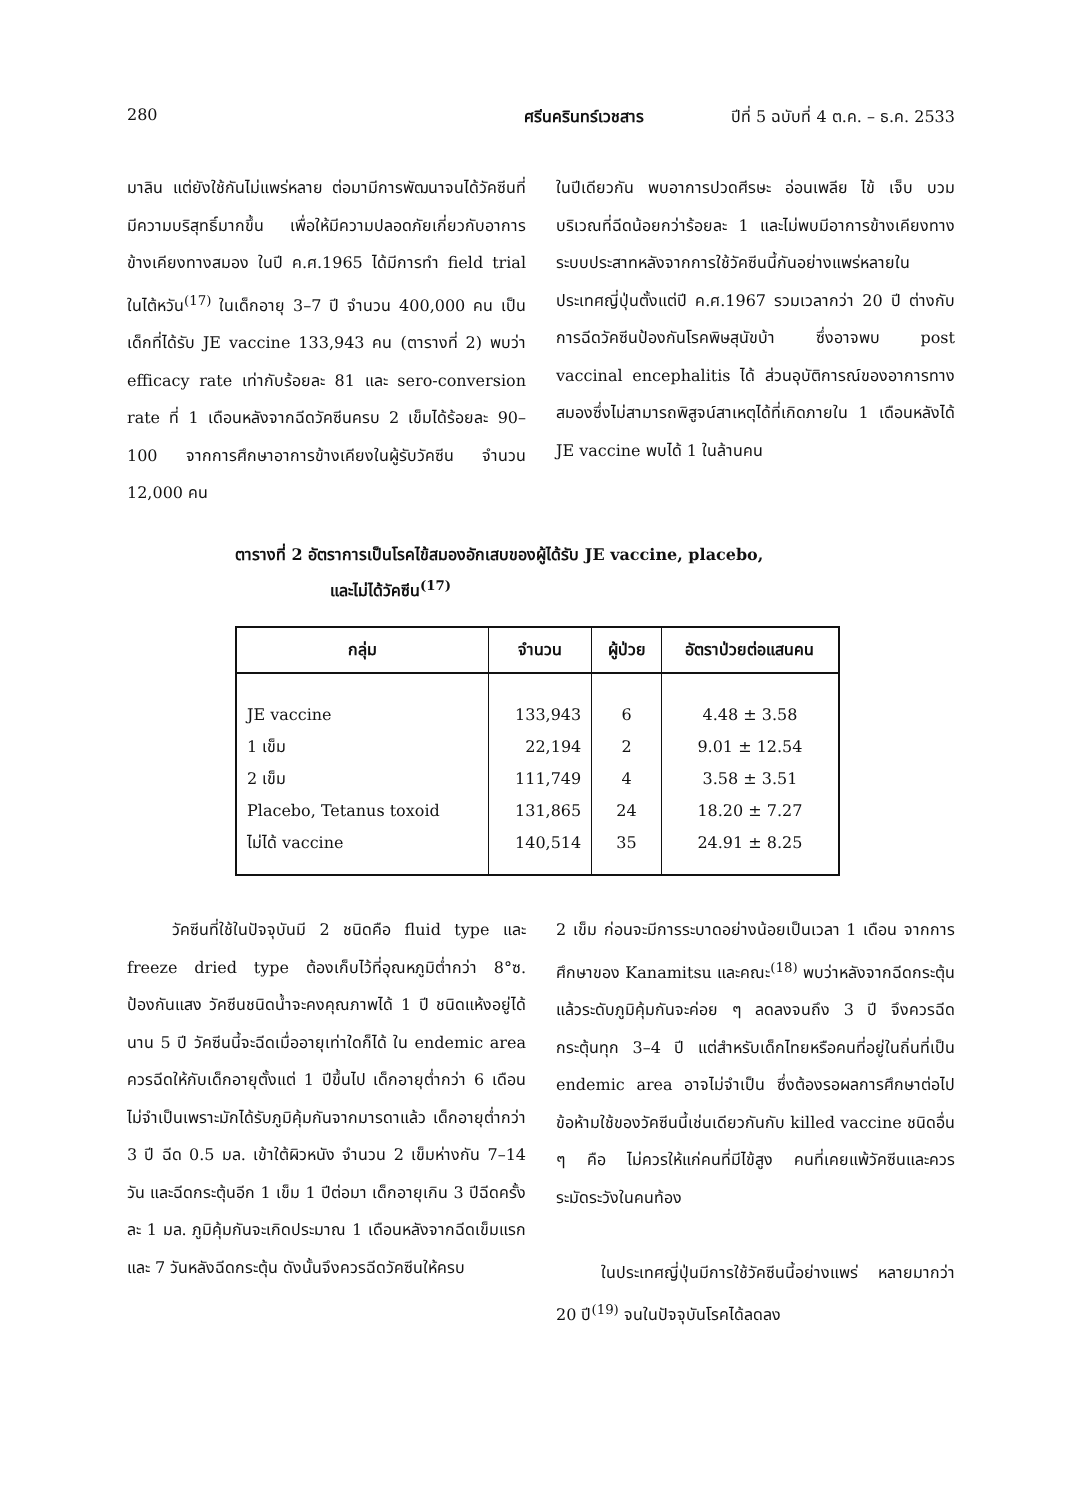280 ศรีนครินทร์เวชสาร ปีที่ 5 ฉบับที่ 4 ต.ค. – ธ.ค. 2533
มาลิน แต่ยังใช้กันไม่แพร่หลาย ต่อมามีการพัฒนาจนได้วัคซีนที่มีความบริสุทธิ์มากขึ้น เพื่อให้มีความปลอดภัยเกี่ยวกับอาการข้างเคียงทางสมอง ในปี ค.ศ.1965 ได้มีการทำ field trial ในไต้หวัน<sup>(17)</sup> ในเด็กอายุ 3–7 ปี จำนวน 400,000 คน เป็นเด็กที่ได้รับ JE vaccine 133,943 คน (ตารางที่ 2) พบว่า efficacy rate เท่ากับร้อยละ 81 และ sero-conversion rate ที่ 1 เดือนหลังจากฉีดวัคซีนครบ 2 เข็มได้ร้อยละ 90–100 จากการศึกษาอาการข้างเคียงในผู้รับวัคซีน จำนวน 12,000 คน
ในปีเดียวกัน พบอาการปวดศีรษะ อ่อนเพลีย ไข้ เจ็บ บวม บริเวณที่ฉีดน้อยกว่าร้อยละ 1 และไม่พบมีอาการข้างเคียงทางระบบประสาทหลังจากการใช้วัคซีนนี้กันอย่างแพร่หลายในประเทศญี่ปุ่นตั้งแต่ปี ค.ศ.1967 รวมเวลากว่า 20 ปี ต่างกับการฉีดวัคซีนป้องกันโรคพิษสุนัขบ้า ซึ่งอาจพบ post vaccinal encephalitis ได้ ส่วนอุบัติการณ์ของอาการทางสมองซึ่งไม่สามารถพิสูจน์สาเหตุได้ที่เกิดภายใน 1 เดือนหลังได้ JE vaccine พบได้ 1 ในล้านคน
ตารางที่ 2 อัตราการเป็นโรคไข้สมองอักเสบของผู้ได้รับ JE vaccine, placebo,
และไม่ได้วัคซีน<sup>(17)</sup>
| กลุ่ม | จำนวน | ผู้ป่วย | อัตราป่วยต่อแสนคน |
| --- | --- | --- | --- |
| JE vaccine | 133,943 | 6 | 4.48 ± 3.58 |
| 1 เข็ม | 22,194 | 2 | 9.01 ± 12.54 |
| 2 เข็ม | 111,749 | 4 | 3.58 ± 3.51 |
| Placebo, Tetanus toxoid | 131,865 | 24 | 18.20 ± 7.27 |
| ไม่ได้ vaccine | 140,514 | 35 | 24.91 ± 8.25 |
วัคซีนที่ใช้ในปัจจุบันมี 2 ชนิดคือ fluid type และ freeze dried type ต้องเก็บไว้ที่อุณหภูมิต่ำกว่า 8°ซ. ป้องกันแสง วัคซีนชนิดน้ำจะคงคุณภาพได้ 1 ปี ชนิดแห้งอยู่ได้นาน 5 ปี วัคซีนนี้จะฉีดเมื่ออายุเท่าใดก็ได้ ใน endemic area ควรฉีดให้กับเด็กอายุตั้งแต่ 1 ปีขึ้นไป เด็กอายุต่ำกว่า 6 เดือนไม่จำเป็นเพราะมักได้รับภูมิคุ้มกันจากมารดาแล้ว เด็กอายุต่ำกว่า 3 ปี ฉีด 0.5 มล. เข้าใต้ผิวหนัง จำนวน 2 เข็มห่างกัน 7–14 วัน และฉีดกระตุ้นอีก 1 เข็ม 1 ปีต่อมา เด็กอายุเกิน 3 ปีฉีดครั้งละ 1 มล. ภูมิคุ้มกันจะเกิดประมาณ 1 เดือนหลังจากฉีดเข็มแรกและ 7 วันหลังฉีดกระตุ้น ดังนั้นจึงควรฉีดวัคซีนให้ครบ
2 เข็ม ก่อนจะมีการระบาดอย่างน้อยเป็นเวลา 1 เดือน จากการศึกษาของ Kanamitsu และคณะ<sup>(18)</sup> พบว่าหลังจากฉีดกระตุ้นแล้วระดับภูมิคุ้มกันจะค่อย ๆ ลดลงจนถึง 3 ปี จึงควรฉีดกระตุ้นทุก 3–4 ปี แต่สำหรับเด็กไทยหรือคนที่อยู่ในถิ่นที่เป็น endemic area อาจไม่จำเป็น ซึ่งต้องรอผลการศึกษาต่อไป ข้อห้ามใช้ของวัคซีนนี้เช่นเดียวกันกับ killed vaccine ชนิดอื่น ๆ คือ ไม่ควรให้แก่คนที่มีไข้สูง คนที่เคยแพ้วัคซีนและควรระมัดระวังในคนท้อง
ในประเทศญี่ปุ่นมีการใช้วัคซีนนี้อย่างแพร่ หลายมากว่า 20 ปี<sup>(19)</sup> จนในปัจจุบันโรคได้ลดลง